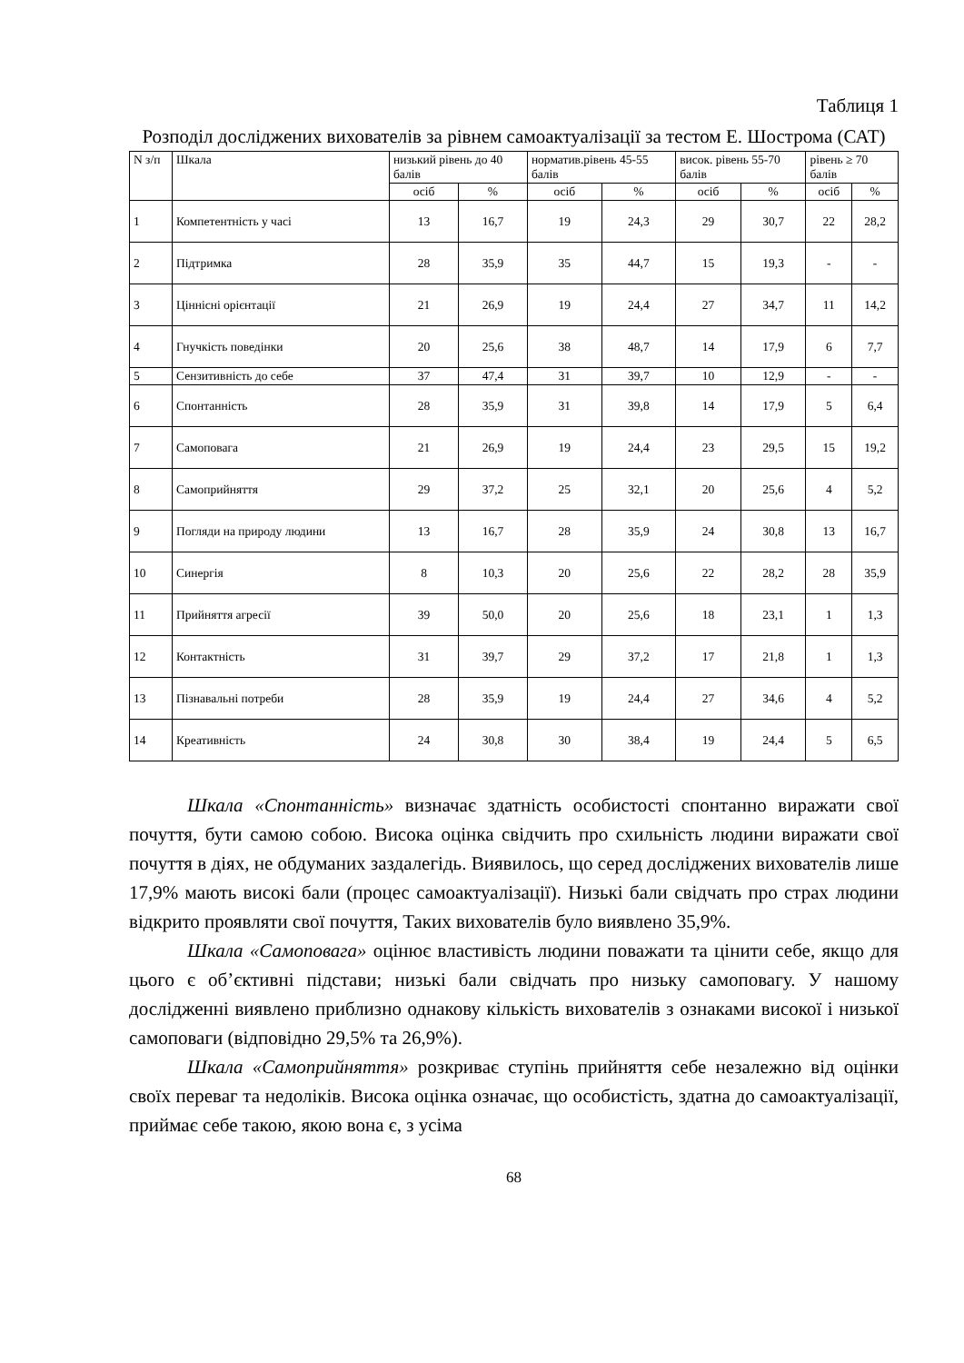Таблиця 1
Розподіл досліджених вихователів за рівнем самоактуалізації за тестом Е. Шострома (САТ)
| N з/п | Шкала | низький рівень до 40 балів | | норматив.рівень 45-55 балів | | висок. рівень 55-70 балів | | рівень ≥ 70 балів | |
| --- | --- | --- | --- | --- | --- | --- | --- | --- | --- |
| | | осіб | % | осіб | % | осіб | % | осіб | % |
| 1 | Компетентність у часі | 13 | 16,7 | 19 | 24,3 | 29 | 30,7 | 22 | 28,2 |
| 2 | Підтримка | 28 | 35,9 | 35 | 44,7 | 15 | 19,3 | - | - |
| 3 | Ціннісні орієнтації | 21 | 26,9 | 19 | 24,4 | 27 | 34,7 | 11 | 14,2 |
| 4 | Гнучкість поведінки | 20 | 25,6 | 38 | 48,7 | 14 | 17,9 | 6 | 7,7 |
| 5 | Сензитивність до себе | 37 | 47,4 | 31 | 39,7 | 10 | 12,9 | - | - |
| 6 | Спонтанність | 28 | 35,9 | 31 | 39,8 | 14 | 17,9 | 5 | 6,4 |
| 7 | Самоповага | 21 | 26,9 | 19 | 24,4 | 23 | 29,5 | 15 | 19,2 |
| 8 | Самоприйняття | 29 | 37,2 | 25 | 32,1 | 20 | 25,6 | 4 | 5,2 |
| 9 | Погляди на природу людини | 13 | 16,7 | 28 | 35,9 | 24 | 30,8 | 13 | 16,7 |
| 10 | Синергія | 8 | 10,3 | 20 | 25,6 | 22 | 28,2 | 28 | 35,9 |
| 11 | Прийняття агресії | 39 | 50,0 | 20 | 25,6 | 18 | 23,1 | 1 | 1,3 |
| 12 | Контактність | 31 | 39,7 | 29 | 37,2 | 17 | 21,8 | 1 | 1,3 |
| 13 | Пізнавальні потреби | 28 | 35,9 | 19 | 24,4 | 27 | 34,6 | 4 | 5,2 |
| 14 | Креативність | 24 | 30,8 | 30 | 38,4 | 19 | 24,4 | 5 | 6,5 |
Шкала «Спонтанність» визначає здатність особистості спонтанно виражати свої почуття, бути самою собою. Висока оцінка свідчить про схильність людини виражати свої почуття в діях, не обдуманих заздалегідь. Виявилось, що серед досліджених вихователів лише 17,9% мають високі бали (процес самоактуалізації). Низькі бали свідчать про страх людини відкрито проявляти свої почуття, Таких вихователів було виявлено 35,9%.
Шкала «Самоповага» оцінює властивість людини поважати та цінити себе, якщо для цього є об’єктивні підстави; низькі бали свідчать про низьку самоповагу. У нашому дослідженні виявлено приблизно однакову кількість вихователів з ознаками високої і низької самоповаги (відповідно 29,5% та 26,9%).
Шкала «Самоприйняття» розкриває ступінь прийняття себе незалежно від оцінки своїх переваг та недоліків. Висока оцінка означає, що особистість, здатна до самоактуалізації, приймає себе такою, якою вона є, з усіма
68